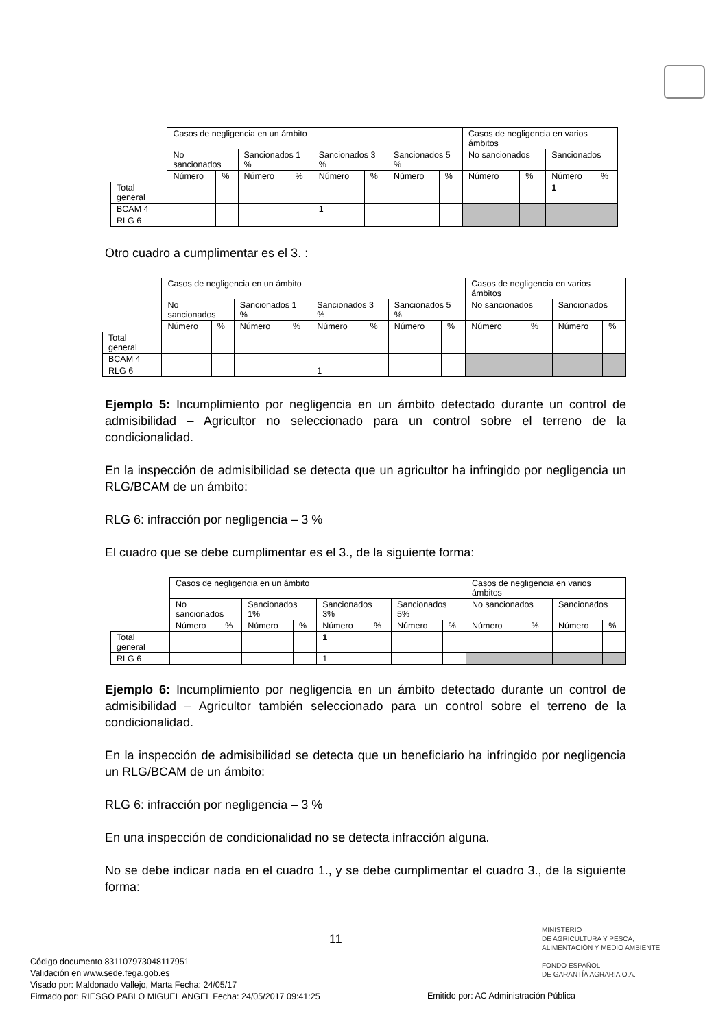| | Casos de negligencia en un ámbito | | | | | | | | Casos de negligencia en varios ámbitos | | | |
| --- | --- | --- | --- | --- | --- | --- | --- | --- | --- | --- | --- | --- |
| | No sancionados | | Sancionados 1 % | | Sancionados 3 % | | Sancionados 5 % | | No sancionados | | Sancionados | |
| | Número | % | Número | % | Número | % | Número | % | Número | % | Número | % |
| Total general | | | | | | | | | | | 1 | |
| BCAM 4 | | | | | 1 | | | | | | | |
| RLG 6 | | | | | | | | | | | | |
Otro cuadro a cumplimentar es el 3. :
| | Casos de negligencia en un ámbito | | | | | | | | Casos de negligencia en varios ámbitos | | | |
| --- | --- | --- | --- | --- | --- | --- | --- | --- | --- | --- | --- | --- |
| | No sancionados | | Sancionados 1 % | | Sancionados 3 % | | Sancionados 5 % | | No sancionados | | Sancionados | |
| | Número | % | Número | % | Número | % | Número | % | Número | % | Número | % |
| Total general | | | | | | | | | | | | |
| BCAM 4 | | | | | | | | | | | | |
| RLG 6 | | | | | 1 | | | | | | | |
Ejemplo 5: Incumplimiento por negligencia en un ámbito detectado durante un control de admisibilidad – Agricultor no seleccionado para un control sobre el terreno de la condicionalidad.
En la inspección de admisibilidad se detecta que un agricultor ha infringido por negligencia un RLG/BCAM de un ámbito:
RLG 6: infracción por negligencia – 3 %
El cuadro que se debe cumplimentar es el 3., de la siguiente forma:
| | Casos de negligencia en un ámbito | | | | | | | | Casos de negligencia en varios ámbitos | | | |
| --- | --- | --- | --- | --- | --- | --- | --- | --- | --- | --- | --- | --- |
| | No sancionados | | Sancionados 1% | | Sancionados 3% | | Sancionados 5% | | No sancionados | | Sancionados | |
| | Número | % | Número | % | Número | % | Número | % | Número | % | Número | % |
| Total general | | | | | 1 | | | | | | | |
| RLG 6 | | | | | 1 | | | | | | | |
Ejemplo 6: Incumplimiento por negligencia en un ámbito detectado durante un control de admisibilidad – Agricultor también seleccionado para un control sobre el terreno de la condicionalidad.
En la inspección de admisibilidad se detecta que un beneficiario ha infringido por negligencia un RLG/BCAM de un ámbito:
RLG 6: infracción por negligencia – 3 %
En una inspección de condicionalidad no se detecta infracción alguna.
No se debe indicar nada en el cuadro 1., y se debe cumplimentar el cuadro 3., de la siguiente forma:
11
MINISTERIO
DE AGRICULTURA Y PESCA,
ALIMENTACIÓN Y MEDIO AMBIENTE
FONDO ESPAÑOL
DE GARANTÍA AGRARIA O.A.
Código documento 831107973048117951
Validación en www.sede.fega.gob.es
Visado por: Maldonado Vallejo, Marta Fecha: 24/05/17
Firmado por: RIESGO PABLO MIGUEL ANGEL Fecha: 24/05/2017 09:41:25
Emitido por: AC Administración Pública